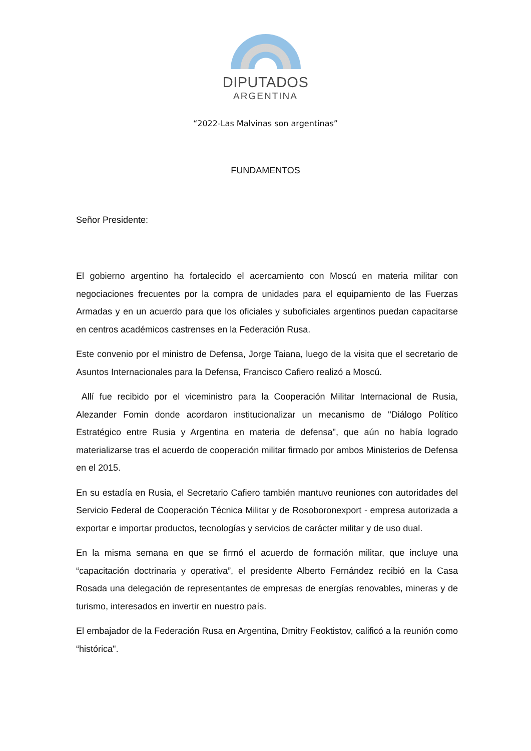DIPUTADOS
ARGENTINA
“2022-Las Malvinas son argentinas”
FUNDAMENTOS
Señor Presidente:
El gobierno argentino ha fortalecido el acercamiento con Moscú en materia militar con negociaciones frecuentes por la compra de unidades para el equipamiento de las Fuerzas Armadas y en un acuerdo para que los oficiales y suboficiales argentinos puedan capacitarse en centros académicos castrenses en la Federación Rusa.
Este convenio por el ministro de Defensa, Jorge Taiana, luego de la visita que el secretario de Asuntos Internacionales para la Defensa, Francisco Cafiero realizó a Moscú.
Allí fue recibido por el viceministro para la Cooperación Militar Internacional de Rusia, Alezander Fomin donde acordaron institucionalizar un mecanismo de "Diálogo Político Estratégico entre Rusia y Argentina en materia de defensa", que aún no había logrado materializarse tras el acuerdo de cooperación militar firmado por ambos Ministerios de Defensa en el 2015.
En su estadía en Rusia, el Secretario Cafiero también mantuvo reuniones con autoridades del Servicio Federal de Cooperación Técnica Militar y de Rosoboronexport - empresa autorizada a exportar e importar productos, tecnologías y servicios de carácter militar y de uso dual.
En la misma semana en que se firmó el acuerdo de formación militar, que incluye una “capacitación doctrinaria y operativa”, el presidente Alberto Fernández recibió en la Casa Rosada una delegación de representantes de empresas de energías renovables, mineras y de turismo, interesados en invertir en nuestro país.
El embajador de la Federación Rusa en Argentina, Dmitry Feoktistov, calificó a la reunión como “histórica".